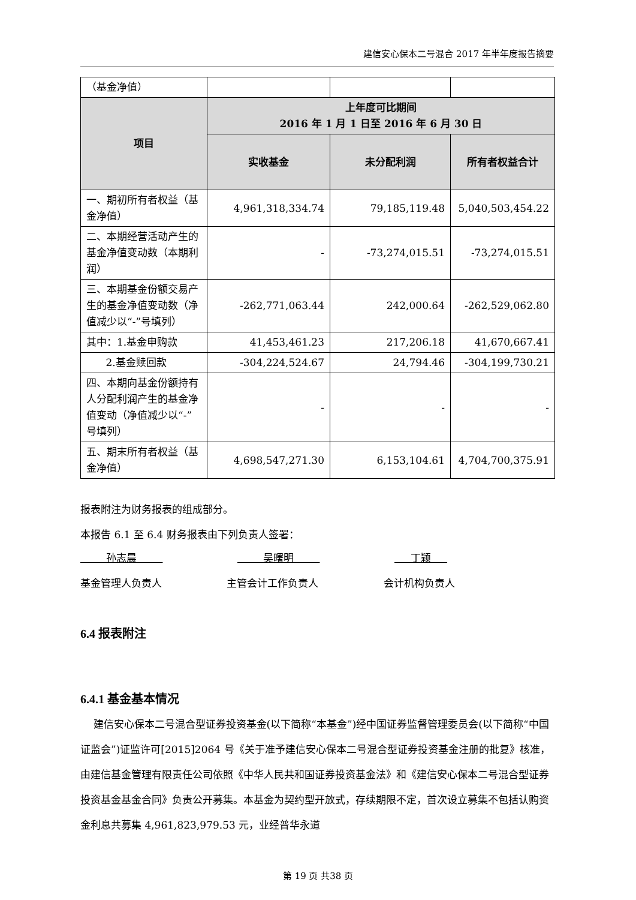建信安心保本二号混合 2017 年半年度报告摘要
| （基金净值） | | | |
| 项目 | 上年度可比期间 2016 年 1 月 1 日至 2016 年 6 月 30 日 | | |
| | 实收基金 | 未分配利润 | 所有者权益合计 |
| 一、期初所有者权益（基金净值） | 4,961,318,334.74 | 79,185,119.48 | 5,040,503,454.22 |
| 二、本期经营活动产生的基金净值变动数（本期利润） | - | -73,274,015.51 | -73,274,015.51 |
| 三、本期基金份额交易产生的基金净值变动数（净值减少以“-”号填列） | -262,771,063.44 | 242,000.64 | -262,529,062.80 |
| 其中：1.基金申购款 | 41,453,461.23 | 217,206.18 | 41,670,667.41 |
| 2.基金赎回款 | -304,224,524.67 | 24,794.46 | -304,199,730.21 |
| 四、本期向基金份额持有人分配利润产生的基金净值变动（净值减少以“-”号填列） | - | - | - |
| 五、期末所有者权益（基金净值） | 4,698,547,271.30 | 6,153,104.61 | 4,704,700,375.91 |
报表附注为财务报表的组成部分。
本报告 6.1 至 6.4 财务报表由下列负责人签署：
孙志晨 吴曙明 丁颖
基金管理人负责人 主管会计工作负责人 会计机构负责人
6.4 报表附注
6.4.1 基金基本情况
建信安心保本二号混合型证券投资基金(以下简称“本基金”)经中国证券监督管理委员会(以下简称“中国证监会”)证监许可[2015]2064 号《关于准予建信安心保本二号混合型证券投资基金注册的批复》核准，由建信基金管理有限责任公司依照《中华人民共和国证券投资基金法》和《建信安心保本二号混合型证券投资基金基金合同》负责公开募集。本基金为契约型开放式，存续期限不定，首次设立募集不包括认购资金利息共募集 4,961,823,979.53 元，业经普华永道
第 19 页 共38 页